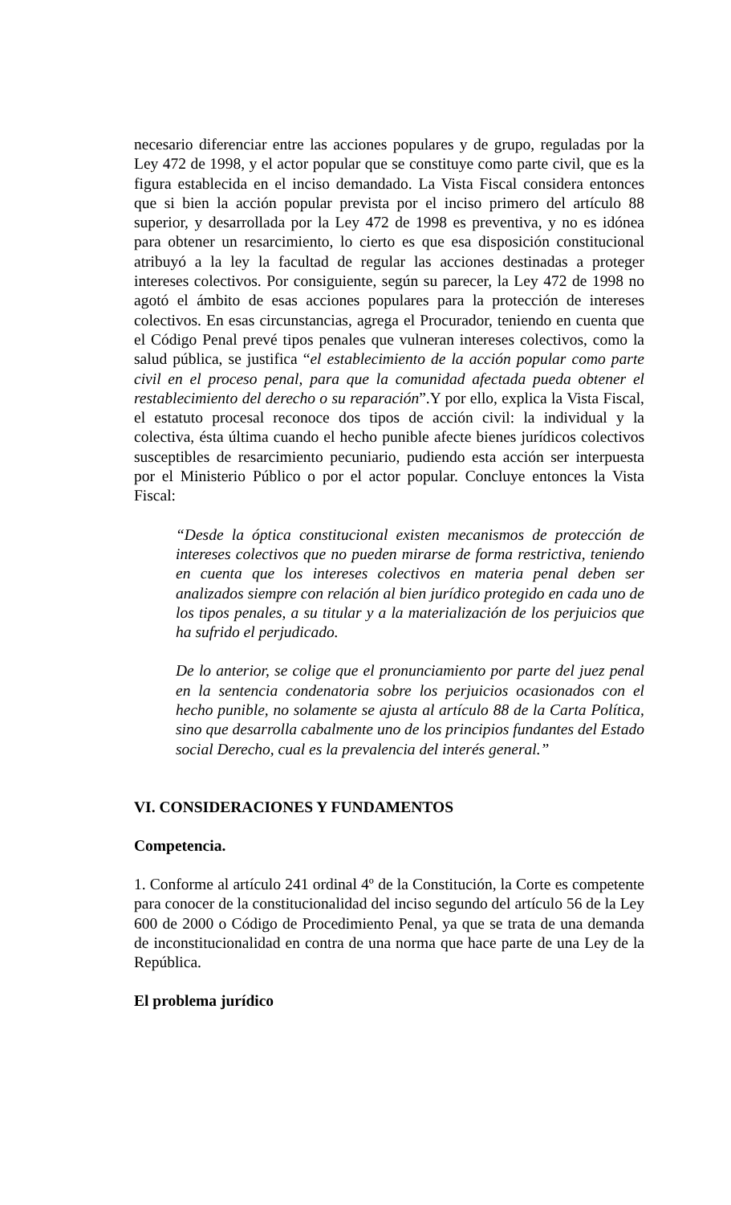necesario diferenciar entre las acciones populares y de grupo, reguladas por la Ley 472 de 1998, y el actor popular que se constituye como parte civil, que es la figura establecida en el inciso demandado. La Vista Fiscal considera entonces que si bien la acción popular prevista por el inciso primero del artículo 88 superior, y desarrollada por la Ley 472 de 1998 es preventiva, y no es idónea para obtener un resarcimiento, lo cierto es que esa disposición constitucional atribuyó a la ley la facultad de regular las acciones destinadas a proteger intereses colectivos. Por consiguiente, según su parecer, la Ley 472 de 1998 no agotó el ámbito de esas acciones populares para la protección de intereses colectivos. En esas circunstancias, agrega el Procurador, teniendo en cuenta que el Código Penal prevé tipos penales que vulneran intereses colectivos, como la salud pública, se justifica “el establecimiento de la acción popular como parte civil en el proceso penal, para que la comunidad afectada pueda obtener el restablecimiento del derecho o su reparación”.Y por ello, explica la Vista Fiscal, el estatuto procesal reconoce dos tipos de acción civil: la individual y la colectiva, ésta última cuando el hecho punible afecte bienes jurídicos colectivos susceptibles de resarcimiento pecuniario, pudiendo esta acción ser interpuesta por el Ministerio Público o por el actor popular. Concluye entonces la Vista Fiscal:
“Desde la óptica constitucional existen mecanismos de protección de intereses colectivos que no pueden mirarse de forma restrictiva, teniendo en cuenta que los intereses colectivos en materia penal deben ser analizados siempre con relación al bien jurídico protegido en cada uno de los tipos penales, a su titular y a la materialización de los perjuicios que ha sufrido el perjudicado.
De lo anterior, se colige que el pronunciamiento por parte del juez penal en la sentencia condenatoria sobre los perjuicios ocasionados con el hecho punible, no solamente se ajusta al artículo 88 de la Carta Política, sino que desarrolla cabalmente uno de los principios fundantes del Estado social Derecho, cual es la prevalencia del interés general.”
VI. CONSIDERACIONES Y FUNDAMENTOS
Competencia.
1. Conforme al artículo 241 ordinal 4º de la Constitución, la Corte es competente para conocer de la constitucionalidad del inciso segundo del artículo 56 de la Ley 600 de 2000 o Código de Procedimiento Penal, ya que se trata de una demanda de inconstitucionalidad en contra de una norma que hace parte de una Ley de la República.
El problema jurídico